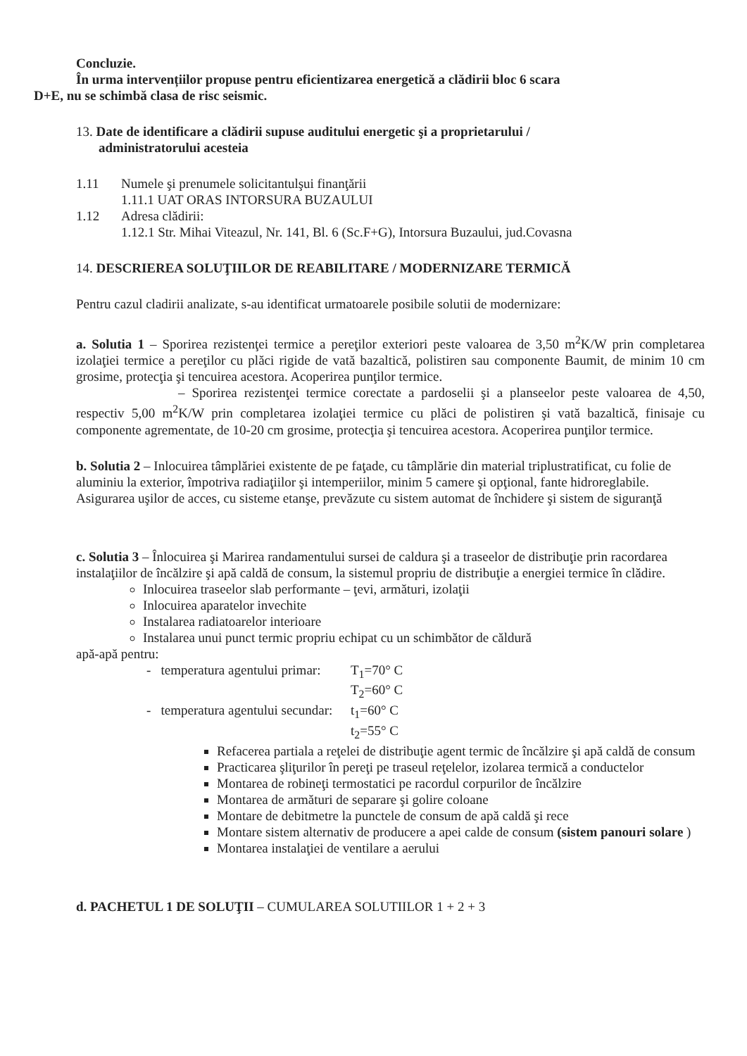Concluzie.
În urma intervențiilor propuse pentru eficientizarea energetică a clădirii bloc 6 scara
D+E, nu se schimbă clasa de risc seismic.
13. Date de identificare a clădirii supuse auditului energetic şi a proprietarului /
administratorului acesteia
1.11 Numele şi prenumele solicitantulşui finanţării
1.11.1 UAT ORAS INTORSURA BUZAULUI
1.12 Adresa clădirii:
1.12.1 Str. Mihai Viteazul, Nr. 141, Bl. 6 (Sc.F+G), Intorsura Buzaului, jud.Covasna
14. DESCRIEREA SOLUŢIILOR DE REABILITARE / MODERNIZARE TERMICĂ
Pentru cazul cladirii analizate, s-au identificat urmatoarele posibile solutii de modernizare:
a. Solutia 1 – Sporirea rezistenţei termice a pereţilor exteriori peste valoarea de 3,50 m<sup>2</sup>K/W prin completarea izolaţiei termice a pereţilor cu plăci rigide de vată bazaltică, polistiren sau componente Baumit, de minim 10 cm grosime, protecţia şi tencuirea acestora. Acoperirea punţilor termice.
– Sporirea rezistenţei termice corectate a pardoselii şi a planseelor peste valoarea de 4,50, respectiv 5,00 m<sup>2</sup>K/W prin completarea izolaţiei termice cu plăci de polistiren şi vată bazaltică, finisaje cu componente agrementate, de 10-20 cm grosime, protecţia şi tencuirea acestora. Acoperirea punţilor termice.
b. Solutia 2 – Inlocuirea tâmplăriei existente de pe faţade, cu tâmplărie din material triplustratificat, cu folie de aluminiu la exterior, împotriva radiaţiilor şi intemperiilor, minim 5 camere şi opţional, fante hidroreglabile. Asigurarea uşilor de acces, cu sisteme etanşe, prevăzute cu sistem automat de închidere şi sistem de siguranţă
c. Solutia 3 – Înlocuirea şi Marirea randamentului sursei de caldura şi a traseelor de distribuţie prin racordarea instalaţiilor de încălzire şi apă caldă de consum, la sistemul propriu de distribuţie a energiei termice în clădire.
Inlocuirea traseelor slab performante – ţevi, armături, izolaţii
Inlocuirea aparatelor invechite
Instalarea radiatoarelor interioare
Instalarea unui punct termic propriu echipat cu un schimbător de căldură
apă-apă pentru:
- temperatura agentului primar: T<sub>1</sub>=70° C
T<sub>2</sub>=60° C
- temperatura agentului secundar: t<sub>1</sub>=60° C
t<sub>2</sub>=55° C
Refacerea partiala a reţelei de distribuţie agent termic de încălzire şi apă caldă de consum
Practicarea şliţurilor în pereţi pe traseul reţelelor, izolarea termică a conductelor
Montarea de robineţi termostatici pe racordul corpurilor de încălzire
Montarea de armături de separare şi golire coloane
Montare de debitmetre la punctele de consum de apă caldă şi rece
Montare sistem alternativ de producere a apei calde de consum (sistem panouri solare )
Montarea instalaţiei de ventilare a aerului
d. PACHETUL 1 DE SOLUŢII – CUMULAREA SOLUTIILOR 1 + 2 + 3